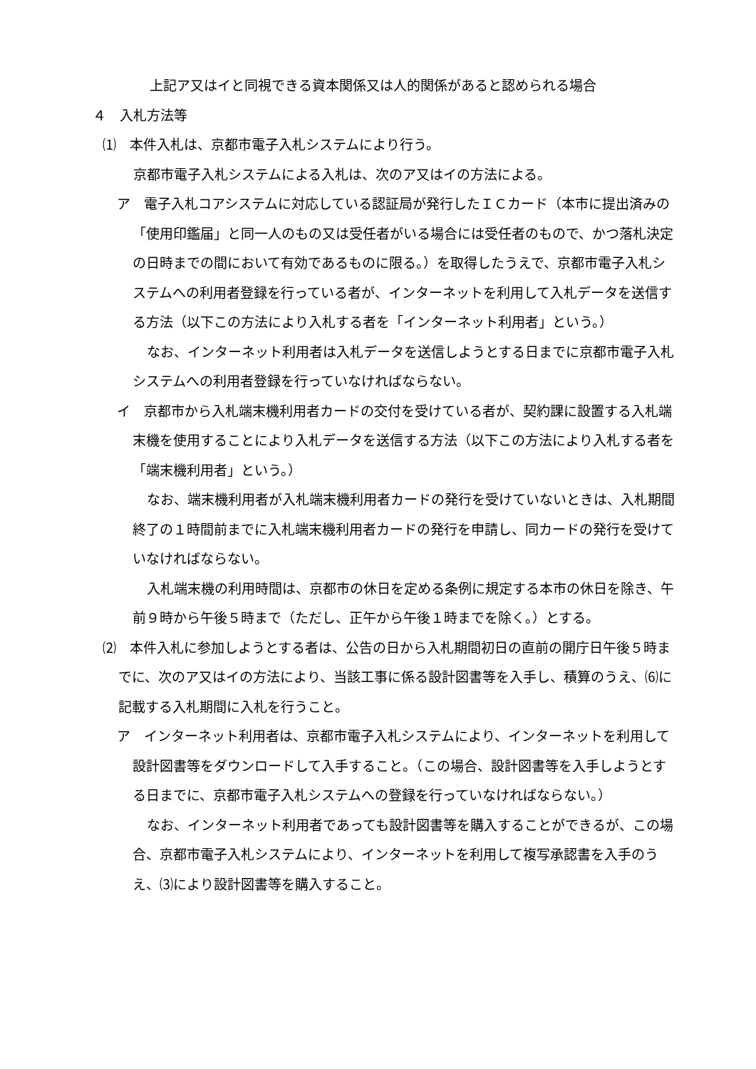上記ア又はイと同視できる資本関係又は人的関係があると認められる場合
４　入札方法等
⑴　本件入札は、京都市電子入札システムにより行う。
京都市電子入札システムによる入札は、次のア又はイの方法による。
ア　電子入札コアシステムに対応している認証局が発行したＩＣカード（本市に提出済みの「使用印鑑届」と同一人のもの又は受任者がいる場合には受任者のもので、かつ落札決定の日時までの間において有効であるものに限る。）を取得したうえで、京都市電子入札システムへの利用者登録を行っている者が、インターネットを利用して入札データを送信する方法（以下この方法により入札する者を「インターネット利用者」という。）
なお、インターネット利用者は入札データを送信しようとする日までに京都市電子入札システムへの利用者登録を行っていなければならない。
イ　京都市から入札端末機利用者カードの交付を受けている者が、契約課に設置する入札端末機を使用することにより入札データを送信する方法（以下この方法により入札する者を「端末機利用者」という。）
なお、端末機利用者が入札端末機利用者カードの発行を受けていないときは、入札期間終了の１時間前までに入札端末機利用者カードの発行を申請し、同カードの発行を受けていなければならない。
入札端末機の利用時間は、京都市の休日を定める条例に規定する本市の休日を除き、午前９時から午後５時まで（ただし、正午から午後１時までを除く。）とする。
⑵　本件入札に参加しようとする者は、公告の日から入札期間初日の直前の開庁日午後５時までに、次のア又はイの方法により、当該工事に係る設計図書等を入手し、積算のうえ、⑹に記載する入札期間に入札を行うこと。
ア　インターネット利用者は、京都市電子入札システムにより、インターネットを利用して設計図書等をダウンロードして入手すること。（この場合、設計図書等を入手しようとする日までに、京都市電子入札システムへの登録を行っていなければならない。）
なお、インターネット利用者であっても設計図書等を購入することができるが、この場合、京都市電子入札システムにより、インターネットを利用して複写承認書を入手のうえ、⑶により設計図書等を購入すること。